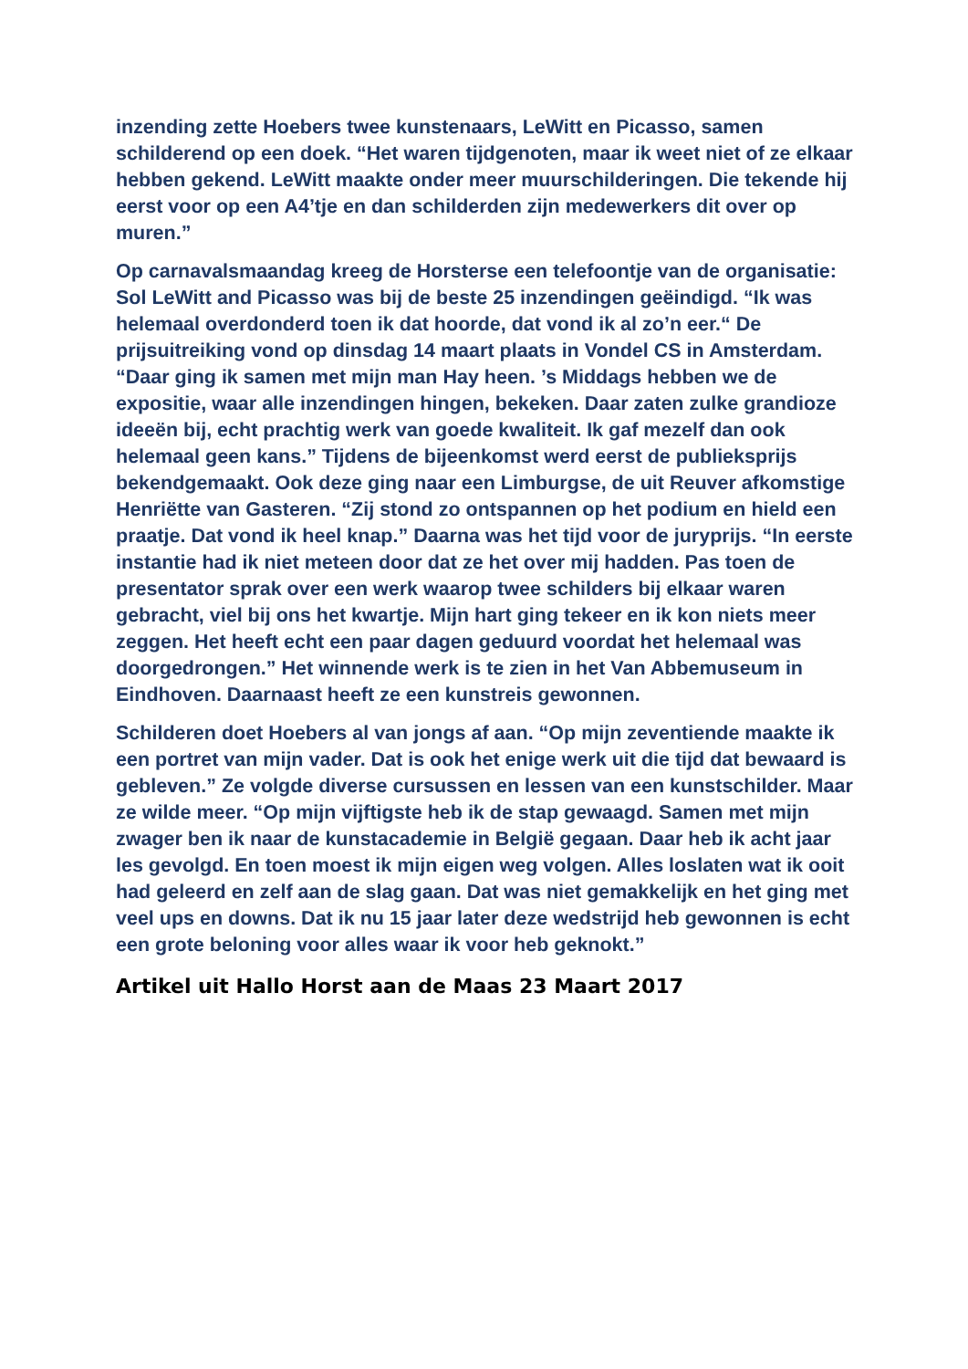inzending zette Hoebers twee kunstenaars, LeWitt en Picasso, samen schilderend op een doek. “Het waren tijdgenoten, maar ik weet niet of ze elkaar hebben gekend. LeWitt maakte onder meer muurschilderingen. Die tekende hij eerst voor op een A4’tje en dan schilderden zijn medewerkers dit over op muren.”
Op carnavalsmaandag kreeg de Horsterse een telefoontje van de organisatie: Sol LeWitt and Picasso was bij de beste 25 inzendingen geëindigd. “Ik was helemaal overdonderd toen ik dat hoorde, dat vond ik al zo’n eer.“ De prijsuitreiking vond op dinsdag 14 maart plaats in Vondel CS in Amsterdam. “Daar ging ik samen met mijn man Hay heen. ’s Middags hebben we de expositie, waar alle inzendingen hingen, bekeken. Daar zaten zulke grandioze ideeën bij, echt prachtig werk van goede kwaliteit. Ik gaf mezelf dan ook helemaal geen kans.” Tijdens de bijeenkomst werd eerst de publieksprijs bekendgemaakt. Ook deze ging naar een Limburgse, de uit Reuver afkomstige Henriëtte van Gasteren. “Zij stond zo ontspannen op het podium en hield een praatje. Dat vond ik heel knap.” Daarna was het tijd voor de juryprijs. “In eerste instantie had ik niet meteen door dat ze het over mij hadden. Pas toen de presentator sprak over een werk waarop twee schilders bij elkaar waren gebracht, viel bij ons het kwartje. Mijn hart ging tekeer en ik kon niets meer zeggen. Het heeft echt een paar dagen geduurd voordat het helemaal was doorgedrongen.” Het winnende werk is te zien in het Van Abbemuseum in Eindhoven. Daarnaast heeft ze een kunstreis gewonnen.
Schilderen doet Hoebers al van jongs af aan. “Op mijn zeventiende maakte ik een portret van mijn vader. Dat is ook het enige werk uit die tijd dat bewaard is gebleven.” Ze volgde diverse cursussen en lessen van een kunstschilder. Maar ze wilde meer. “Op mijn vijftigste heb ik de stap gewaagd. Samen met mijn zwager ben ik naar de kunstacademie in België gegaan. Daar heb ik acht jaar les gevolgd. En toen moest ik mijn eigen weg volgen. Alles loslaten wat ik ooit had geleerd en zelf aan de slag gaan. Dat was niet gemakkelijk en het ging met veel ups en downs. Dat ik nu 15 jaar later deze wedstrijd heb gewonnen is echt een grote beloning voor alles waar ik voor heb geknokt.”
Artikel uit Hallo Horst aan de Maas 23 Maart 2017